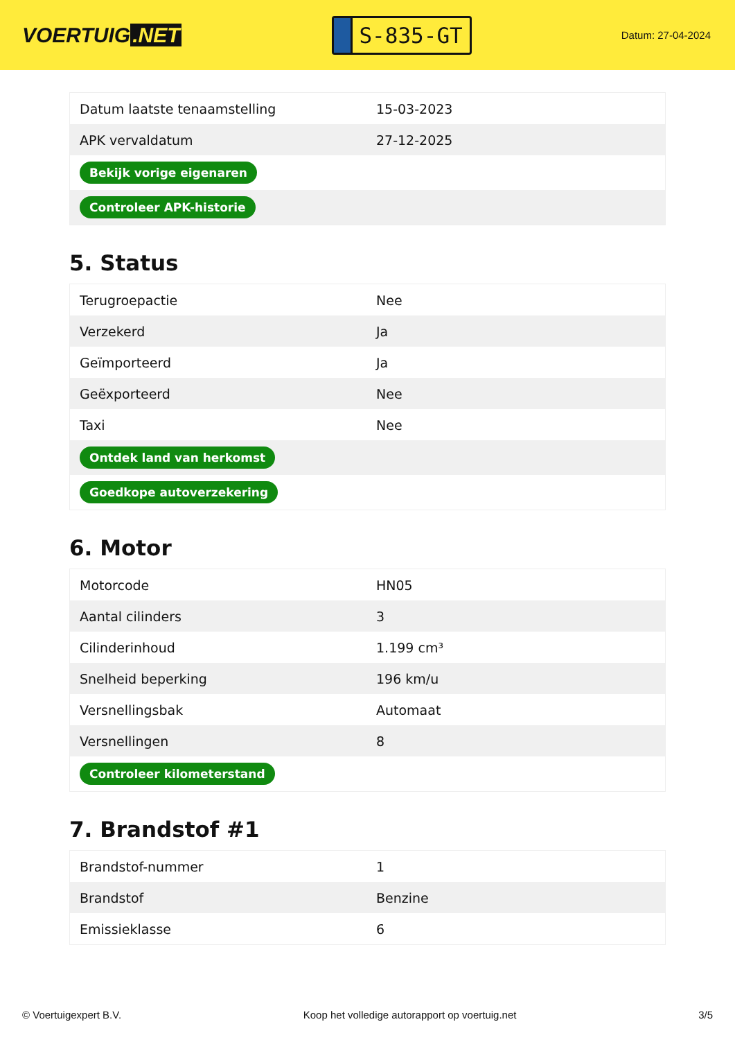VOERTUIG.NET
S-835-GT
Datum: 27-04-2024
| Datum laatste tenaamstelling | 15-03-2023 |
| APK vervaldatum | 27-12-2025 |
| Bekijk vorige eigenaren | |
| Controleer APK-historie | |
5. Status
| Terugroepactie | Nee |
| Verzekerd | Ja |
| Geïmporteerd | Ja |
| Geëxporteerd | Nee |
| Taxi | Nee |
| Ontdek land van herkomst | |
| Goedkope autoverzekering | |
6. Motor
| Motorcode | HN05 |
| Aantal cilinders | 3 |
| Cilinderinhoud | 1.199 cm³ |
| Snelheid beperking | 196 km/u |
| Versnellingsbak | Automaat |
| Versnellingen | 8 |
| Controleer kilometerstand | |
7. Brandstof #1
| Brandstof-nummer | 1 |
| Brandstof | Benzine |
| Emissieklasse | 6 |
© Voertuigexpert B.V. Koop het volledige autorapport op voertuig.net 3/5